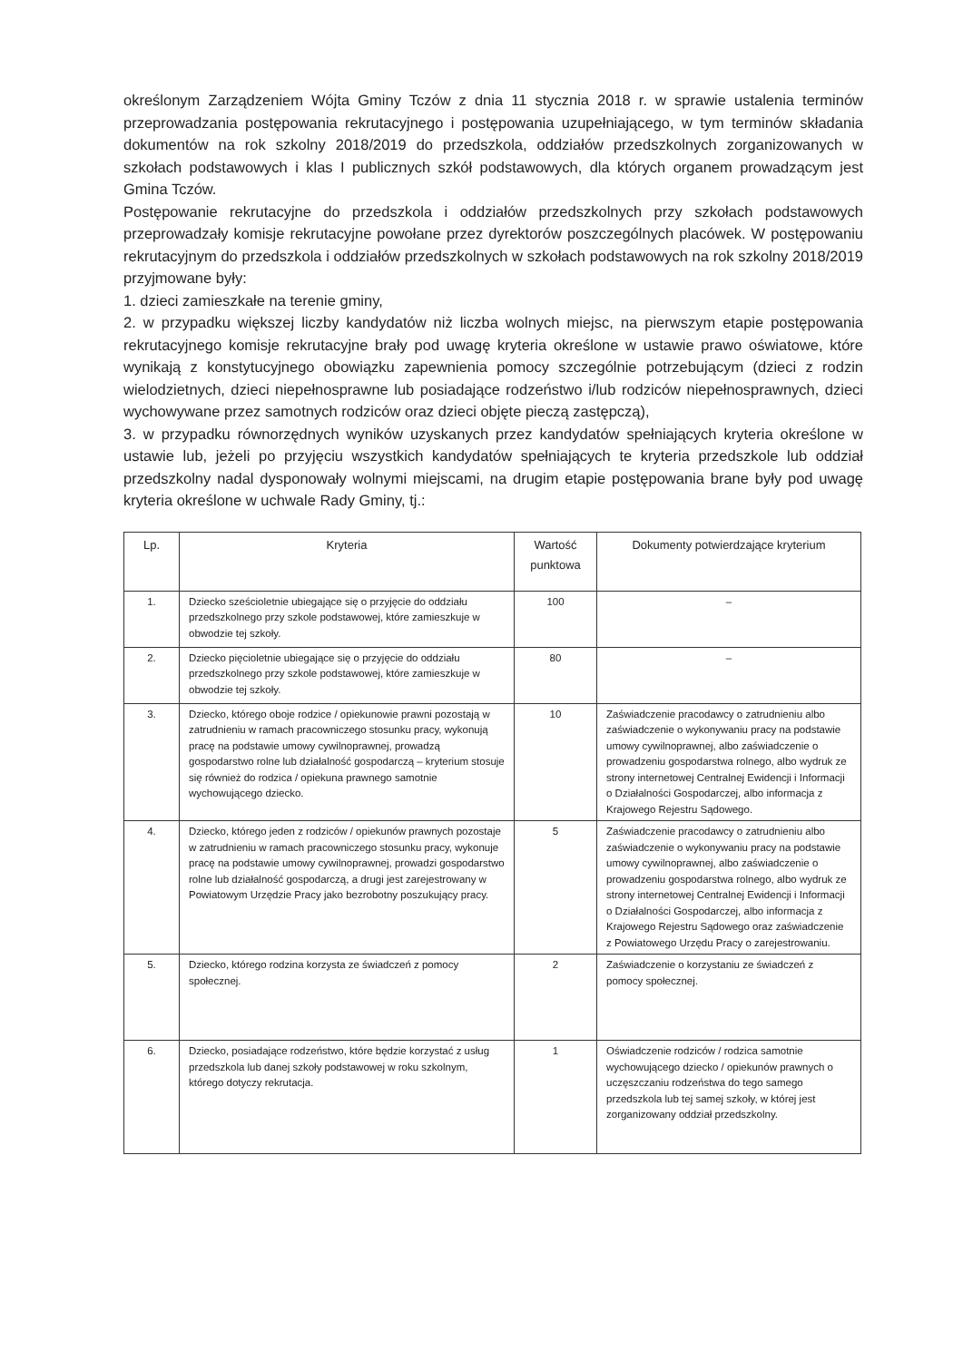określonym Zarządzeniem Wójta Gminy Tczów z dnia 11 stycznia 2018 r. w sprawie ustalenia terminów przeprowadzania postępowania rekrutacyjnego i postępowania uzupełniającego, w tym terminów składania dokumentów na rok szkolny 2018/2019 do przedszkola, oddziałów przedszkolnych zorganizowanych w szkołach podstawowych i klas I publicznych szkół podstawowych, dla których organem prowadzącym jest Gmina Tczów.
Postępowanie rekrutacyjne do przedszkola i oddziałów przedszkolnych przy szkołach podstawowych przeprowadzały komisje rekrutacyjne powołane przez dyrektorów poszczególnych placówek. W postępowaniu rekrutacyjnym do przedszkola i oddziałów przedszkolnych w szkołach podstawowych na rok szkolny 2018/2019 przyjmowane były:
1. dzieci zamieszkałe na terenie gminy,
2. w przypadku większej liczby kandydatów niż liczba wolnych miejsc, na pierwszym etapie postępowania rekrutacyjnego komisje rekrutacyjne brały pod uwagę kryteria określone w ustawie prawo oświatowe, które wynikają z konstytucyjnego obowiązku zapewnienia pomocy szczególnie potrzebującym (dzieci z rodzin wielodzietnych, dzieci niepełnosprawne lub posiadające rodzeństwo i/lub rodziców niepełnosprawnych, dzieci wychowywane przez samotnych rodziców oraz dzieci objęte pieczą zastępczą),
3. w przypadku równorzędnych wyników uzyskanych przez kandydatów spełniających kryteria określone w ustawie lub, jeżeli po przyjęciu wszystkich kandydatów spełniających te kryteria przedszkole lub oddział przedszkolny nadal dysponowały wolnymi miejscami, na drugim etapie postępowania brane były pod uwagę kryteria określone w uchwale Rady Gminy, tj.:
| Lp. | Kryteria | Wartość punktowa | Dokumenty potwierdzające kryterium |
| --- | --- | --- | --- |
| 1. | Dziecko sześcioletnie ubiegające się o przyjęcie do oddziału przedszkolnego przy szkole podstawowej, które zamieszkuje w obwodzie tej szkoły. | 100 | – |
| 2. | Dziecko pięcioletnie ubiegające się o przyjęcie do oddziału przedszkolnego przy szkole podstawowej, które zamieszkuje w obwodzie tej szkoły. | 80 | – |
| 3. | Dziecko, którego oboje rodzice / opiekunowie prawni pozostają w zatrudnieniu w ramach pracowniczego stosunku pracy, wykonują pracę na podstawie umowy cywilnoprawnej, prowadzą gospodarstwo rolne lub działalność gospodarczą – kryterium stosuje się również do rodzica / opiekuna prawnego samotnie wychowującego dziecko. | 10 | Zaświadczenie pracodawcy o zatrudnieniu albo zaświadczenie o wykonywaniu pracy na podstawie umowy cywilnoprawnej, albo zaświadczenie o prowadzeniu gospodarstwa rolnego, albo wydruk ze strony internetowej Centralnej Ewidencji i Informacji o Działalności Gospodarczej, albo informacja z Krajowego Rejestru Sądowego. |
| 4. | Dziecko, którego jeden z rodziców / opiekunów prawnych pozostaje w zatrudnieniu w ramach pracowniczego stosunku pracy, wykonuje pracę na podstawie umowy cywilnoprawnej, prowadzi gospodarstwo rolne lub działalność gospodarczą, a drugi jest zarejestrowany w Powiatowym Urzędzie Pracy jako bezrobotny poszukujący pracy. | 5 | Zaświadczenie pracodawcy o zatrudnieniu albo zaświadczenie o wykonywaniu pracy na podstawie umowy cywilnoprawnej, albo zaświadczenie o prowadzeniu gospodarstwa rolnego, albo wydruk ze strony internetowej Centralnej Ewidencji i Informacji o Działalności Gospodarczej, albo informacja z Krajowego Rejestru Sądowego oraz zaświadczenie z Powiatowego Urzędu Pracy o zarejestrowaniu. |
| 5. | Dziecko, którego rodzina korzysta ze świadczeń z pomocy społecznej. | 2 | Zaświadczenie o korzystaniu ze świadczeń z pomocy społecznej. |
| 6. | Dziecko, posiadające rodzeństwo, które będzie korzystać z usług przedszkola lub danej szkoły podstawowej w roku szkolnym, którego dotyczy rekrutacja. | 1 | Oświadczenie rodziców / rodzica samotnie wychowującego dziecko / opiekunów prawnych o uczęszczaniu rodzeństwa do tego samego przedszkola lub tej samej szkoły, w której jest zorganizowany oddział przedszkolny. |